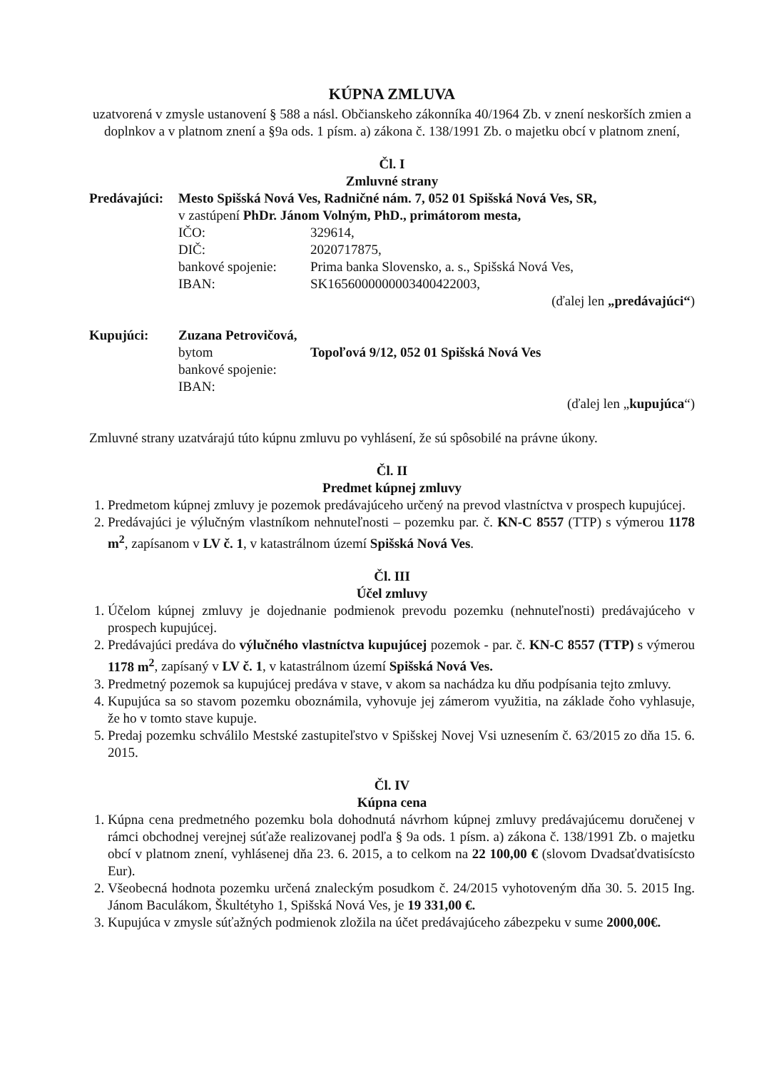KÚPNA ZMLUVA
uzatvorená v zmysle ustanovení § 588 a násl. Občianskeho zákonníka 40/1964 Zb. v znení neskorších zmien a doplnkov a v platnom znení a §9a ods. 1 písm. a) zákona č. 138/1991 Zb. o majetku obcí v platnom znení,
Čl. I
Zmluvné strany
| Predávajúci: | Mesto Spišská Nová Ves, Radničné nám. 7, 052 01 Spišská Nová Ves, SR, | |
| | v zastúpení PhDr. Jánom Volným, PhD., primátorom mesta, | |
| | IČO: | 329614, |
| | DIČ: | 2020717875, |
| | bankové spojenie: | Prima banka Slovensko, a. s., Spišská Nová Ves, |
| | IBAN: | SK1656000000003400422003, |
(ďalej len „predávajúci“)
| Kupujúci: | Zuzana Petrovičová, | |
| | bytom | Topoľová 9/12, 052 01 Spišská Nová Ves |
| | bankové spojenie: | |
| | IBAN: | |
(ďalej len „kupujúca“)
Zmluvné strany uzatvárajú túto kúpnu zmluvu po vyhlásení, že sú spôsobilé na právne úkony.
Čl. II
Predmet kúpnej zmluvy
1. Predmetom kúpnej zmluvy je pozemok predávajúceho určený na prevod vlastníctva v prospech kupujúcej.
2. Predávajúci je výlučným vlastníkom nehnuteľnosti – pozemku par. č. KN-C 8557 (TTP) s výmerou 1178 m<sup>2</sup>, zapísanom v LV č. 1, v katastrálnom území Spišská Nová Ves.
Čl. III
Účel zmluvy
1. Účelom kúpnej zmluvy je dojednanie podmienok prevodu pozemku (nehnuteľnosti) predávajúceho v prospech kupujúcej.
2. Predávajúci predáva do výlučného vlastníctva kupujúcej pozemok - par. č. KN-C 8557 (TTP) s výmerou 1178 m<sup>2</sup>, zapísaný v LV č. 1, v katastrálnom území Spišská Nová Ves.
3. Predmetný pozemok sa kupujúcej predáva v stave, v akom sa nachádza ku dňu podpísania tejto zmluvy.
4. Kupujúca sa so stavom pozemku oboznámila, vyhovuje jej zámerom využitia, na základe čoho vyhlasuje, že ho v tomto stave kupuje.
5. Predaj pozemku schválilo Mestské zastupiteľstvo v Spišskej Novej Vsi uznesením č. 63/2015 zo dňa 15. 6. 2015.
Čl. IV
Kúpna cena
1. Kúpna cena predmetného pozemku bola dohodnutá návrhom kúpnej zmluvy predávajúcemu doručenej v rámci obchodnej verejnej súťaže realizovanej podľa § 9a ods. 1 písm. a) zákona č. 138/1991 Zb. o majetku obcí v platnom znení, vyhlásenej dňa 23. 6. 2015, a to celkom na 22 100,00 € (slovom Dvadsaťdvatisícsto Eur).
2. Všeobecná hodnota pozemku určená znaleckým posudkom č. 24/2015 vyhotoveným dňa 30. 5. 2015 Ing. Jánom Baculákom, Škultétyho 1, Spišská Nová Ves, je 19 331,00 €.
3. Kupujúca v zmysle súťažných podmienok zložila na účet predávajúceho zábezpeku v sume 2000,00€.